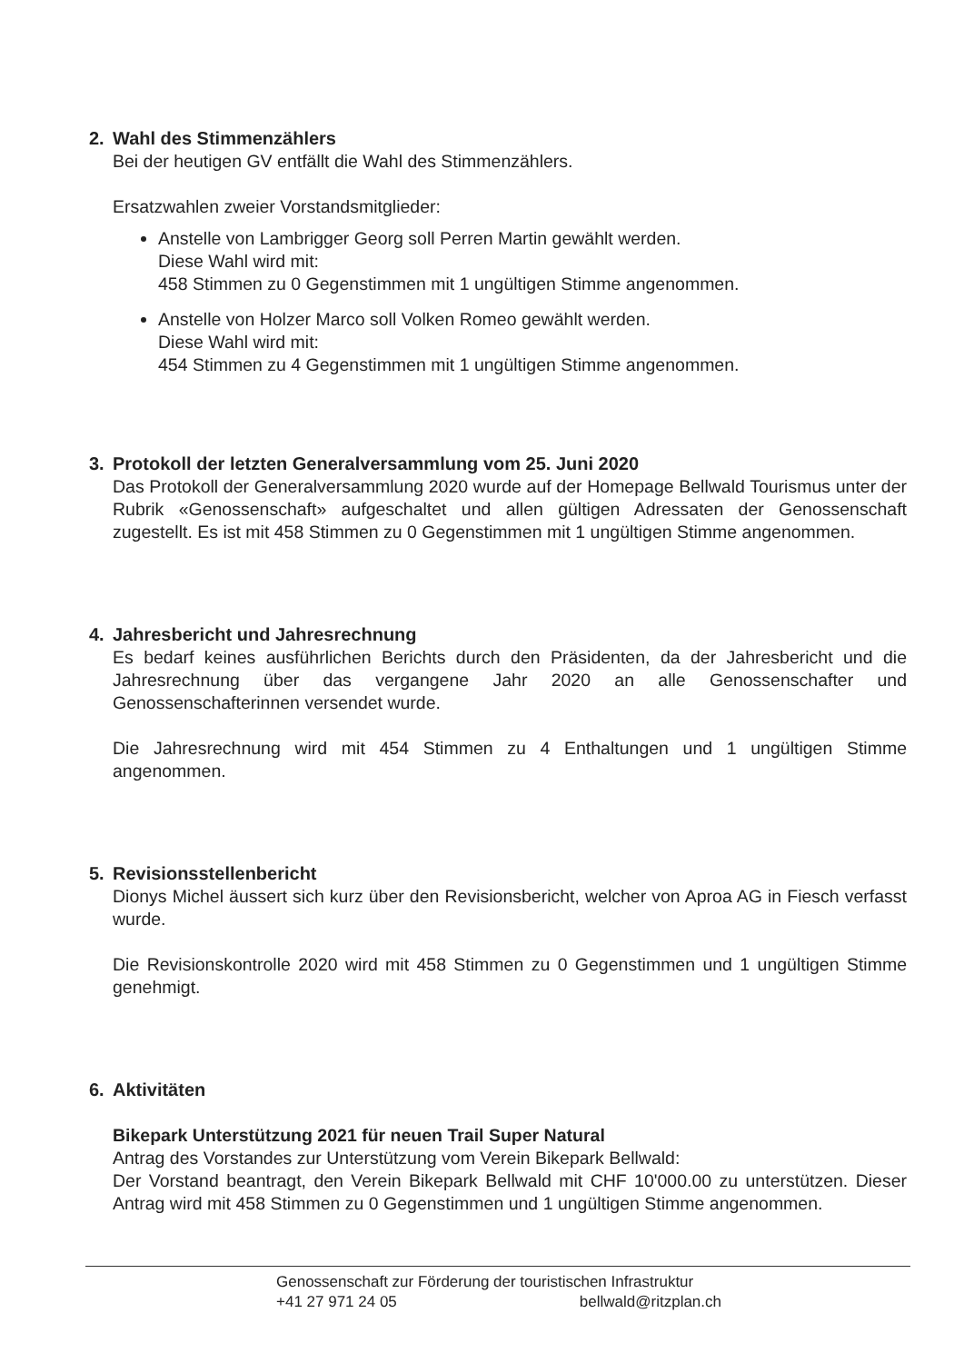2. Wahl des Stimmenzählers
Bei der heutigen GV entfällt die Wahl des Stimmenzählers.
Ersatzwahlen zweier Vorstandsmitglieder:
Anstelle von Lambrigger Georg soll Perren Martin gewählt werden.
Diese Wahl wird mit:
458 Stimmen zu 0 Gegenstimmen mit 1 ungültigen Stimme angenommen.
Anstelle von Holzer Marco soll Volken Romeo gewählt werden.
Diese Wahl wird mit:
454 Stimmen zu 4 Gegenstimmen mit 1 ungültigen Stimme angenommen.
3. Protokoll der letzten Generalversammlung vom 25. Juni 2020
Das Protokoll der Generalversammlung 2020 wurde auf der Homepage Bellwald Tourismus unter der Rubrik «Genossenschaft» aufgeschaltet und allen gültigen Adressaten der Genossenschaft zugestellt. Es ist mit 458 Stimmen zu 0 Gegenstimmen mit 1 ungültigen Stimme angenommen.
4. Jahresbericht und Jahresrechnung
Es bedarf keines ausführlichen Berichts durch den Präsidenten, da der Jahresbericht und die Jahresrechnung über das vergangene Jahr 2020 an alle Genossenschafter und Genossenschafterinnen versendet wurde.
Die Jahresrechnung wird mit 454 Stimmen zu 4 Enthaltungen und 1 ungültigen Stimme angenommen.
5. Revisionsstellenbericht
Dionys Michel äussert sich kurz über den Revisionsbericht, welcher von Aproa AG in Fiesch verfasst wurde.
Die Revisionskontrolle 2020 wird mit 458 Stimmen zu 0 Gegenstimmen und 1 ungültigen Stimme genehmigt.
6. Aktivitäten
Bikepark Unterstützung 2021 für neuen Trail Super Natural
Antrag des Vorstandes zur Unterstützung vom Verein Bikepark Bellwald:
Der Vorstand beantragt, den Verein Bikepark Bellwald mit CHF 10'000.00 zu unterstützen. Dieser Antrag wird mit 458 Stimmen zu 0 Gegenstimmen und 1 ungültigen Stimme angenommen.
Genossenschaft zur Förderung der touristischen Infrastruktur
+41 27 971 24 05 bellwald@ritzplan.ch